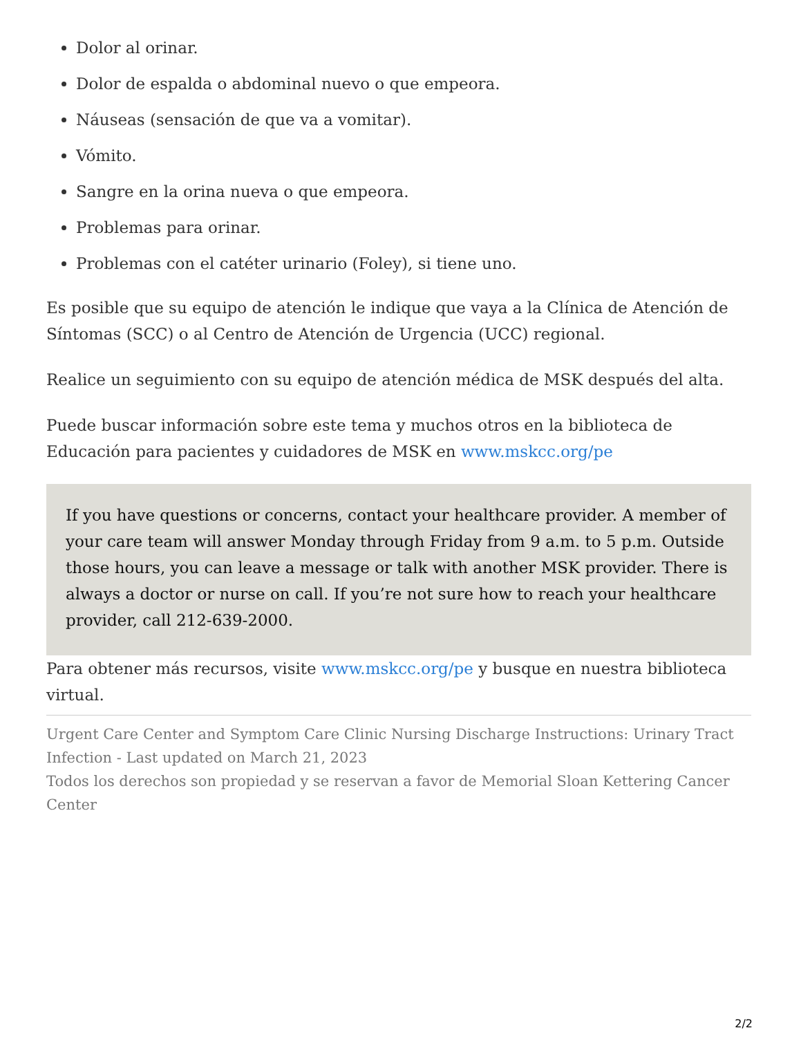Dolor al orinar.
Dolor de espalda o abdominal nuevo o que empeora.
Náuseas (sensación de que va a vomitar).
Vómito.
Sangre en la orina nueva o que empeora.
Problemas para orinar.
Problemas con el catéter urinario (Foley), si tiene uno.
Es posible que su equipo de atención le indique que vaya a la Clínica de Atención de Síntomas (SCC) o al Centro de Atención de Urgencia (UCC) regional.
Realice un seguimiento con su equipo de atención médica de MSK después del alta.
Puede buscar información sobre este tema y muchos otros en la biblioteca de Educación para pacientes y cuidadores de MSK en www.mskcc.org/pe
If you have questions or concerns, contact your healthcare provider. A member of your care team will answer Monday through Friday from 9 a.m. to 5 p.m. Outside those hours, you can leave a message or talk with another MSK provider. There is always a doctor or nurse on call. If you’re not sure how to reach your healthcare provider, call 212-639-2000.
Para obtener más recursos, visite www.mskcc.org/pe y busque en nuestra biblioteca virtual.
Urgent Care Center and Symptom Care Clinic Nursing Discharge Instructions: Urinary Tract Infection - Last updated on March 21, 2023
Todos los derechos son propiedad y se reservan a favor de Memorial Sloan Kettering Cancer Center
2/2